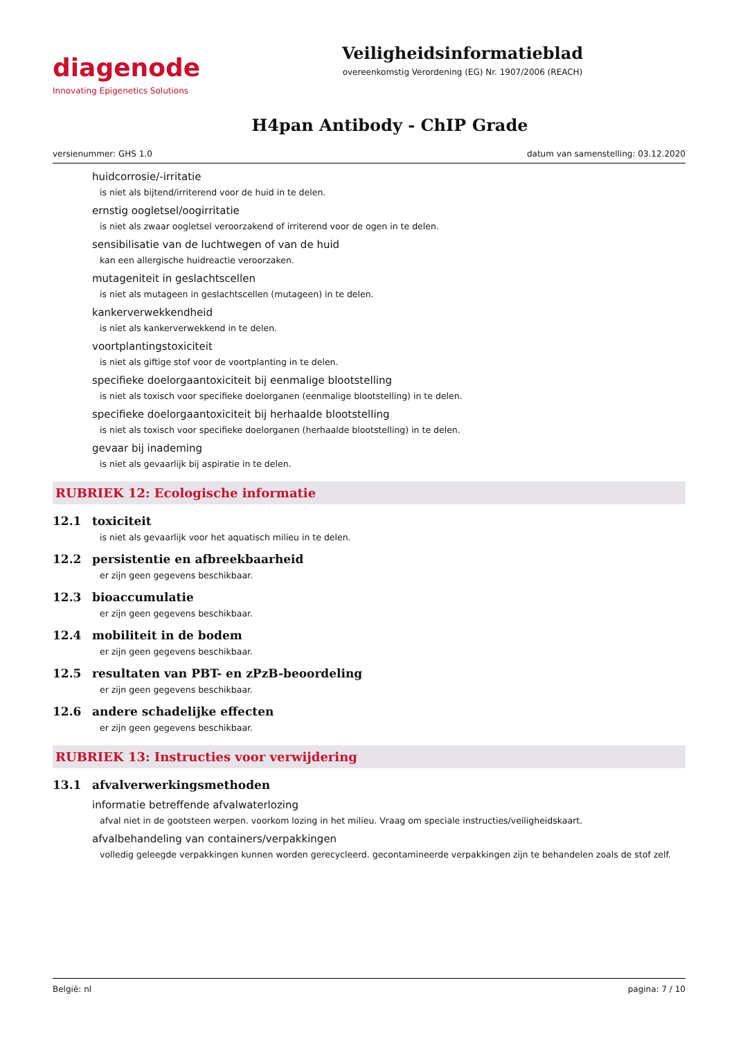diagenode
Innovating Epigenetics Solutions
Veiligheidsinformatieblad
overeenkomstig Verordening (EG) Nr. 1907/2006 (REACH)
H4pan Antibody - ChIP Grade
versienummer: GHS 1.0 datum van samenstelling: 03.12.2020
huidcorrosie/-irritatie
is niet als bijtend/irriterend voor de huid in te delen.
ernstig oogletsel/oogirritatie
is niet als zwaar oogletsel veroorzakend of irriterend voor de ogen in te delen.
sensibilisatie van de luchtwegen of van de huid
kan een allergische huidreactie veroorzaken.
mutageniteit in geslachtscellen
is niet als mutageen in geslachtscellen (mutageen) in te delen.
kankerverwekkendheid
is niet als kankerverwekkend in te delen.
voortplantingstoxiciteit
is niet als giftige stof voor de voortplanting in te delen.
specifieke doelorgaantoxiciteit bij eenmalige blootstelling
is niet als toxisch voor specifieke doelorganen (eenmalige blootstelling) in te delen.
specifieke doelorgaantoxiciteit bij herhaalde blootstelling
is niet als toxisch voor specifieke doelorganen (herhaalde blootstelling) in te delen.
gevaar bij inademing
is niet als gevaarlijk bij aspiratie in te delen.
RUBRIEK 12: Ecologische informatie
12.1 toxiciteit
is niet als gevaarlijk voor het aquatisch milieu in te delen.
12.2 persistentie en afbreekbaarheid
er zijn geen gegevens beschikbaar.
12.3 bioaccumulatie
er zijn geen gegevens beschikbaar.
12.4 mobiliteit in de bodem
er zijn geen gegevens beschikbaar.
12.5 resultaten van PBT- en zPzB-beoordeling
er zijn geen gegevens beschikbaar.
12.6 andere schadelijke effecten
er zijn geen gegevens beschikbaar.
RUBRIEK 13: Instructies voor verwijdering
13.1 afvalverwerkingsmethoden
informatie betreffende afvalwaterlozing
afval niet in de gootsteen werpen. voorkom lozing in het milieu. Vraag om speciale instructies/veiligheidskaart.
afvalbehandeling van containers/verpakkingen
volledig geleegde verpakkingen kunnen worden gerecycleerd. gecontamineerde verpakkingen zijn te behandelen zoals de stof zelf.
België: nl pagina: 7 / 10